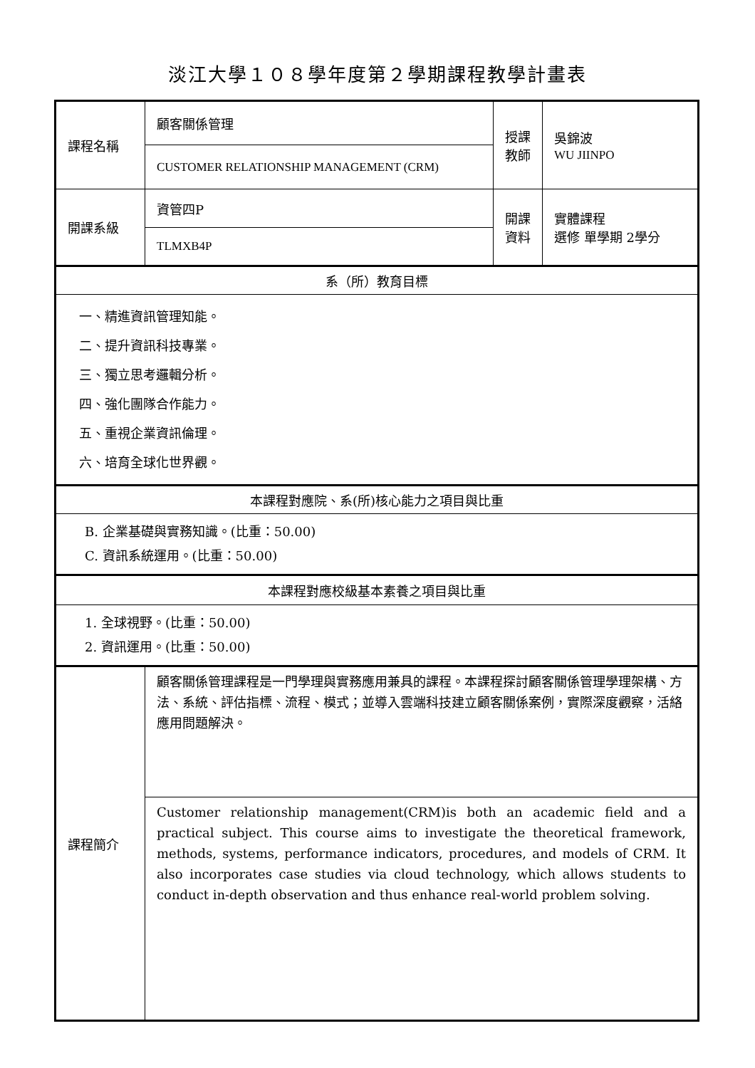淡江大學１０８學年度第２學期課程教學計畫表
| 課程名稱 | 顧客關係管理 | 授課 教師 | 吳錦波 WU JIINPO |
| | CUSTOMER RELATIONSHIP MANAGEMENT (CRM) | | |
| 開課系級 | 資管四P | 開課 資料 | 實體課程 選修 單學期 2學分 |
| | TLMXB4P | | |
| 系（所）教育目標 | | | |
| 一、精進資訊管理知能。 二、提升資訊科技專業。 三、獨立思考邏輯分析。 四、強化團隊合作能力。 五、重視企業資訊倫理。 六、培育全球化世界觀。 | | | |
| 本課程對應院、系(所)核心能力之項目與比重 | | | |
| B. 企業基礎與實務知識。(比重：50.00) C. 資訊系統運用。(比重：50.00) | | | |
| 本課程對應校級基本素養之項目與比重 | | | |
| 1. 全球視野。(比重：50.00) 2. 資訊運用。(比重：50.00) | | | |
| 課程簡介 | 顧客關係管理課程是一門學理與實務應用兼具的課程。本課程探討顧客關係管理學理架構、方法、系統、評估指標、流程、模式；並導入雲端科技建立顧客關係案例，實際深度觀察，活絡應用問題解決。 | | |
| | Customer relationship management(CRM)is both an academic field and a practical subject. This course aims to investigate the theoretical framework, methods, systems, performance indicators, procedures, and models of CRM. It also incorporates case studies via cloud technology, which allows students to conduct in-depth observation and thus enhance real-world problem solving. | | |